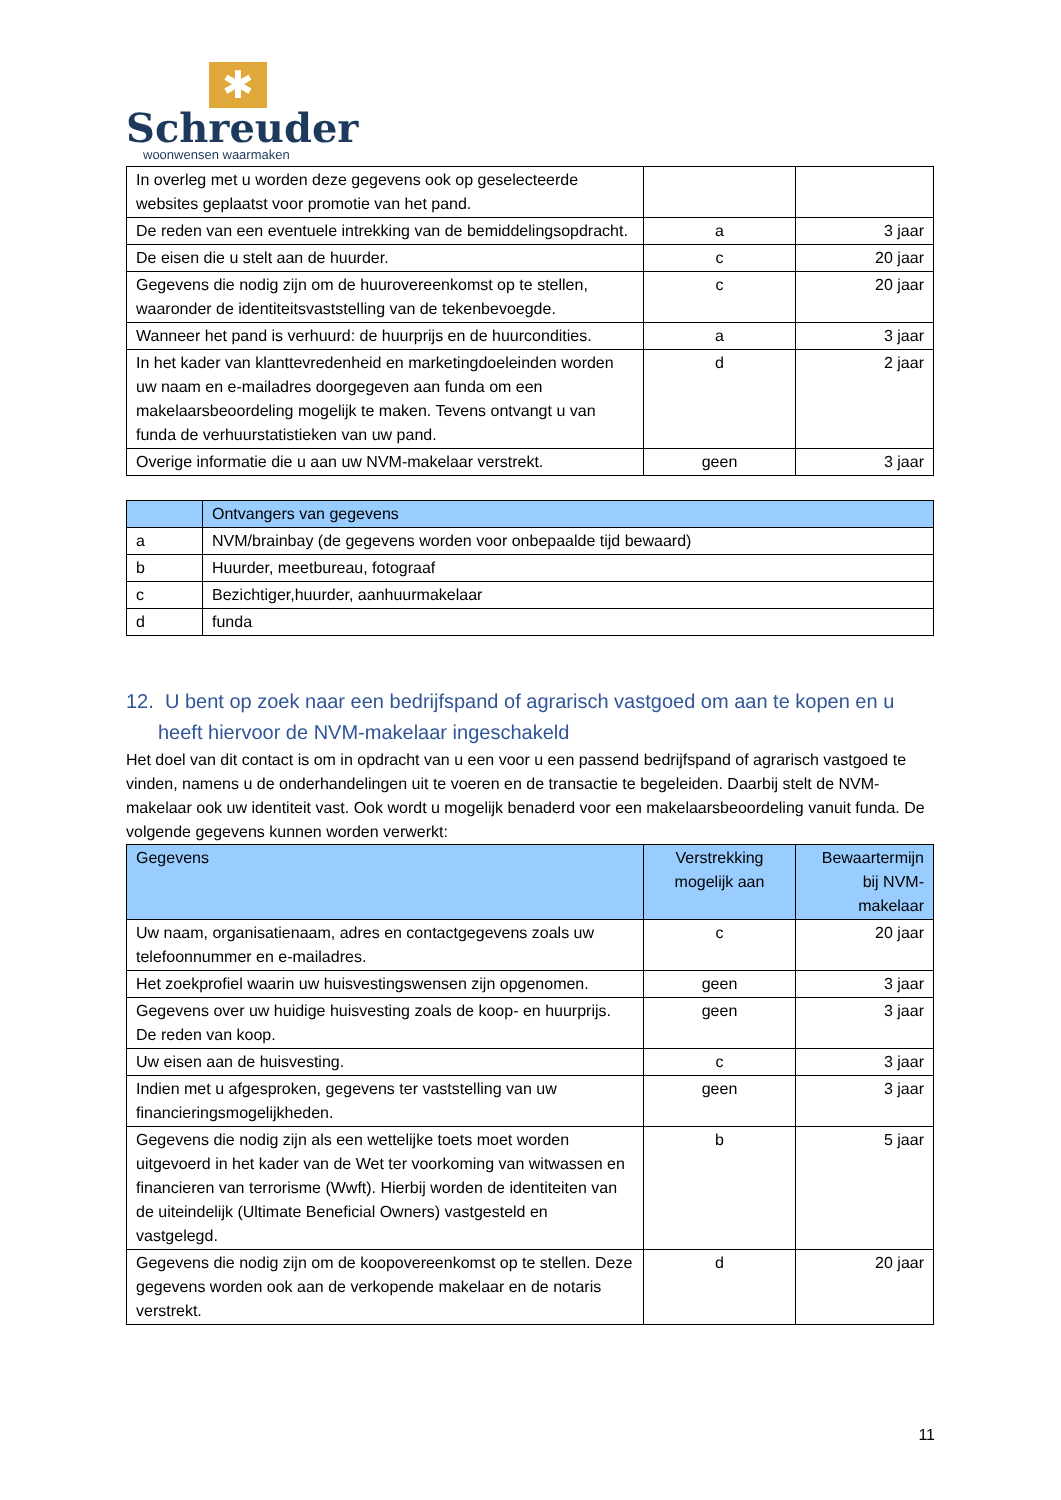✱
Schreuder
woonwensen waarmaken
| In overleg met u worden deze gegevens ook op geselecteerde websites geplaatst voor promotie van het pand. | | |
| De reden van een eventuele intrekking van de bemiddelingsopdracht. | a | 3 jaar |
| De eisen die u stelt aan de huurder. | c | 20 jaar |
| Gegevens die nodig zijn om de huurovereenkomst op te stellen, waaronder de identiteitsvaststelling van de tekenbevoegde. | c | 20 jaar |
| Wanneer het pand is verhuurd: de huurprijs en de huurcondities. | a | 3 jaar |
| In het kader van klanttevredenheid en marketingdoeleinden worden uw naam en e-mailadres doorgegeven aan funda om een makelaarsbeoordeling mogelijk te maken. Tevens ontvangt u van funda de verhuurstatistieken van uw pand. | d | 2 jaar |
| Overige informatie die u aan uw NVM-makelaar verstrekt. | geen | 3 jaar |
| | Ontvangers van gegevens |
| --- | --- |
| a | NVM/brainbay (de gegevens worden voor onbepaalde tijd bewaard) |
| b | Huurder, meetbureau, fotograaf |
| c | Bezichtiger,huurder, aanhuurmakelaar |
| d | funda |
12. U bent op zoek naar een bedrijfspand of agrarisch vastgoed om aan te kopen en u heeft hiervoor de NVM-makelaar ingeschakeld
Het doel van dit contact is om in opdracht van u een voor u een passend bedrijfspand of agrarisch vastgoed te vinden, namens u de onderhandelingen uit te voeren en de transactie te begeleiden. Daarbij stelt de NVM-makelaar ook uw identiteit vast. Ook wordt u mogelijk benaderd voor een makelaarsbeoordeling vanuit funda. De volgende gegevens kunnen worden verwerkt:
| Gegevens | Verstrekking mogelijk aan | Bewaartermijn bij NVM-makelaar |
| --- | --- | --- |
| Uw naam, organisatienaam, adres en contactgegevens zoals uw telefoonnummer en e-mailadres. | c | 20 jaar |
| Het zoekprofiel waarin uw huisvestingswensen zijn opgenomen. | geen | 3 jaar |
| Gegevens over uw huidige huisvesting zoals de koop- en huurprijs. De reden van koop. | geen | 3 jaar |
| Uw eisen aan de huisvesting. | c | 3 jaar |
| Indien met u afgesproken, gegevens ter vaststelling van uw financieringsmogelijkheden. | geen | 3 jaar |
| Gegevens die nodig zijn als een wettelijke toets moet worden uitgevoerd in het kader van de Wet ter voorkoming van witwassen en financieren van terrorisme (Wwft). Hierbij worden de identiteiten van de uiteindelijk (Ultimate Beneficial Owners) vastgesteld en vastgelegd. | b | 5 jaar |
| Gegevens die nodig zijn om de koopovereenkomst op te stellen. Deze gegevens worden ook aan de verkopende makelaar en de notaris verstrekt. | d | 20 jaar |
11